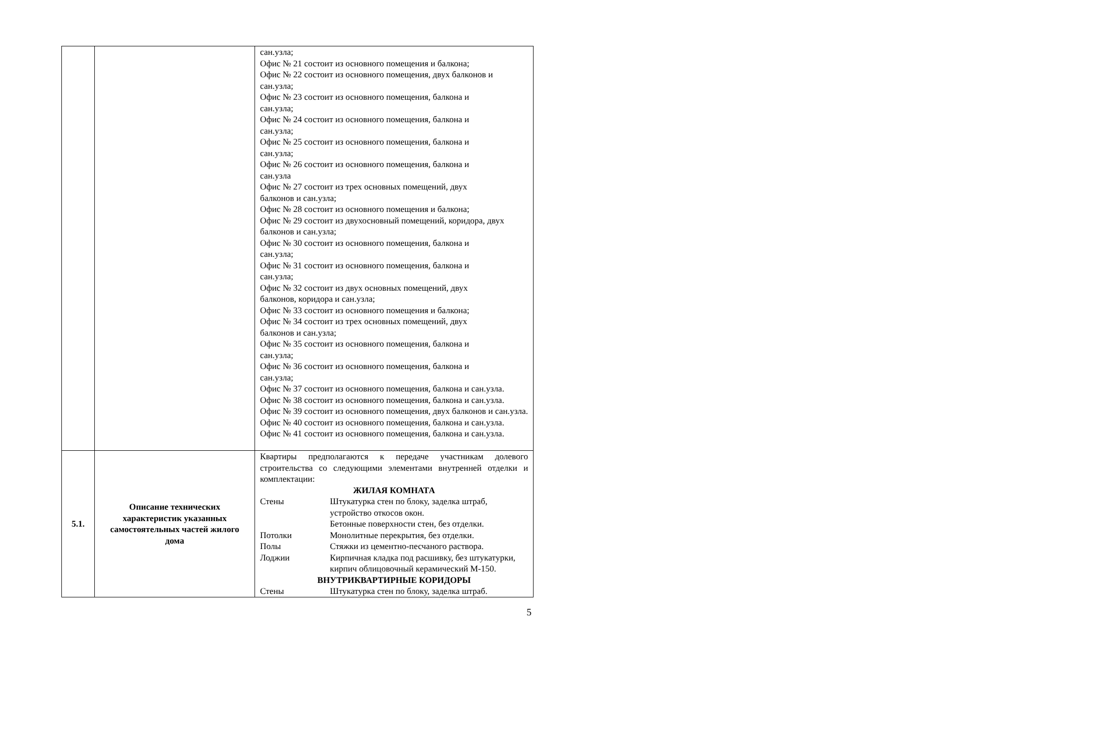| | | сан.узла; Офис № 21 состоит из основного помещения и балкона; Офис № 22 состоит из основного помещения, двух балконов и сан.узла; Офис № 23 состоит из основного помещения, балкона и сан.узла; Офис № 24 состоит из основного помещения, балкона и сан.узла; Офис № 25 состоит из основного помещения, балкона и сан.узла; Офис № 26 состоит из основного помещения, балкона и сан.узла Офис № 27 состоит из трех основных помещений, двух балконов и сан.узла; Офис № 28 состоит из основного помещения и балкона; Офис № 29 состоит из двухосновный помещений, коридора, двух балконов и сан.узла; Офис № 30 состоит из основного помещения, балкона и сан.узла; Офис № 31 состоит из основного помещения, балкона и сан.узла; Офис № 32 состоит из двух основных помещений, двух балконов, коридора и сан.узла; Офис № 33 состоит из основного помещения и балкона; Офис № 34 состоит из трех основных помещений, двух балконов и сан.узла; Офис № 35 состоит из основного помещения, балкона и сан.узла; Офис № 36 состоит из основного помещения, балкона и сан.узла; Офис № 37 состоит из основного помещения, балкона и сан.узла. Офис № 38 состоит из основного помещения, балкона и сан.узла. Офис № 39 состоит из основного помещения, двух балконов и сан.узла. Офис № 40 состоит из основного помещения, балкона и сан.узла. Офис № 41 состоит из основного помещения, балкона и сан.узла. |
| 5.1. | Описание технических характеристик указанных самостоятельных частей жилого дома | Квартиры предполагаются к передаче участникам долевого строительства со следующими элементами внутренней отделки и комплектации: ЖИЛАЯ КОМНАТА Стены Штукатурка стен по блоку, заделка штраб, устройство откосов окон. Бетонные поверхности стен, без отделки. Потолки Монолитные перекрытия, без отделки. Полы Стяжки из цементно-песчаного раствора. Лоджии Кирпичная кладка под расшивку, без штукатурки, кирпич облицовочный керамический М-150. ВНУТРИКВАРТИРНЫЕ КОРИДОРЫ Стены Штукатурка стен по блоку, заделка штраб. |
5